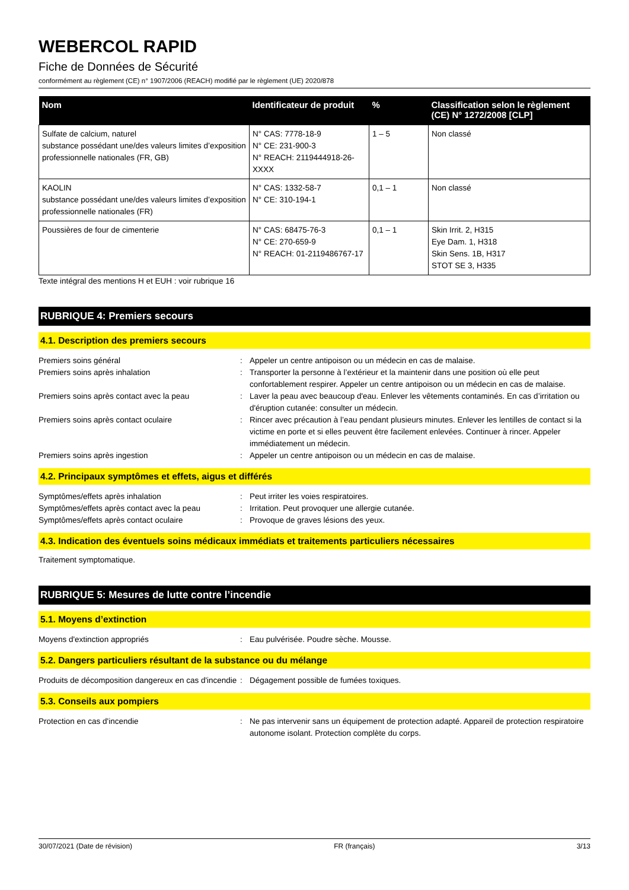WEBERCOL RAPID
Fiche de Données de Sécurité
conformément au règlement (CE) n° 1907/2006 (REACH) modifié par le règlement (UE) 2020/878
| Nom | Identificateur de produit | % | Classification selon le règlement (CE) N° 1272/2008 [CLP] |
| --- | --- | --- | --- |
| Sulfate de calcium, naturel substance possédant une/des valeurs limites d’exposition professionnelle nationales (FR, GB) | N° CAS: 7778-18-9 N° CE: 231-900-3 N° REACH: 2119444918-26-XXXX | 1 – 5 | Non classé |
| KAOLIN substance possédant une/des valeurs limites d’exposition professionnelle nationales (FR) | N° CAS: 1332-58-7 N° CE: 310-194-1 | 0,1 – 1 | Non classé |
| Poussières de four de cimenterie | N° CAS: 68475-76-3 N° CE: 270-659-9 N° REACH: 01-2119486767-17 | 0,1 – 1 | Skin Irrit. 2, H315 Eye Dam. 1, H318 Skin Sens. 1B, H317 STOT SE 3, H335 |
Texte intégral des mentions H et EUH : voir rubrique 16
RUBRIQUE 4: Premiers secours
4.1. Description des premiers secours
Premiers soins général : Appeler un centre antipoison ou un médecin en cas de malaise.
Premiers soins après inhalation : Transporter la personne à l’extérieur et la maintenir dans une position où elle peut confortablement respirer. Appeler un centre antipoison ou un médecin en cas de malaise.
Premiers soins après contact avec la peau : Laver la peau avec beaucoup d'eau. Enlever les vêtements contaminés. En cas d’irritation ou d'éruption cutanée: consulter un médecin.
Premiers soins après contact oculaire : Rincer avec précaution à l’eau pendant plusieurs minutes. Enlever les lentilles de contact si la victime en porte et si elles peuvent être facilement enlevées. Continuer à rincer. Appeler immédiatement un médecin.
Premiers soins après ingestion : Appeler un centre antipoison ou un médecin en cas de malaise.
4.2. Principaux symptômes et effets, aigus et différés
Symptômes/effets après inhalation : Peut irriter les voies respiratoires.
Symptômes/effets après contact avec la peau
: Irritation. Peut provoquer une allergie cutanée.
Symptômes/effets après contact oculaire : Provoque de graves lésions des yeux.
4.3. Indication des éventuels soins médicaux immédiats et traitements particuliers nécessaires
Traitement symptomatique.
RUBRIQUE 5: Mesures de lutte contre l’incendie
5.1. Moyens d’extinction
Moyens d'extinction appropriés : Eau pulvérisée. Poudre sèche. Mousse.
5.2. Dangers particuliers résultant de la substance ou du mélange
Produits de décomposition dangereux en cas d'incendie
: Dégagement possible de fumées toxiques.
5.3. Conseils aux pompiers
Protection en cas d'incendie : Ne pas intervenir sans un équipement de protection adapté. Appareil de protection respiratoire autonome isolant. Protection complète du corps.
30/07/2021 (Date de révision) FR (français) 3/13